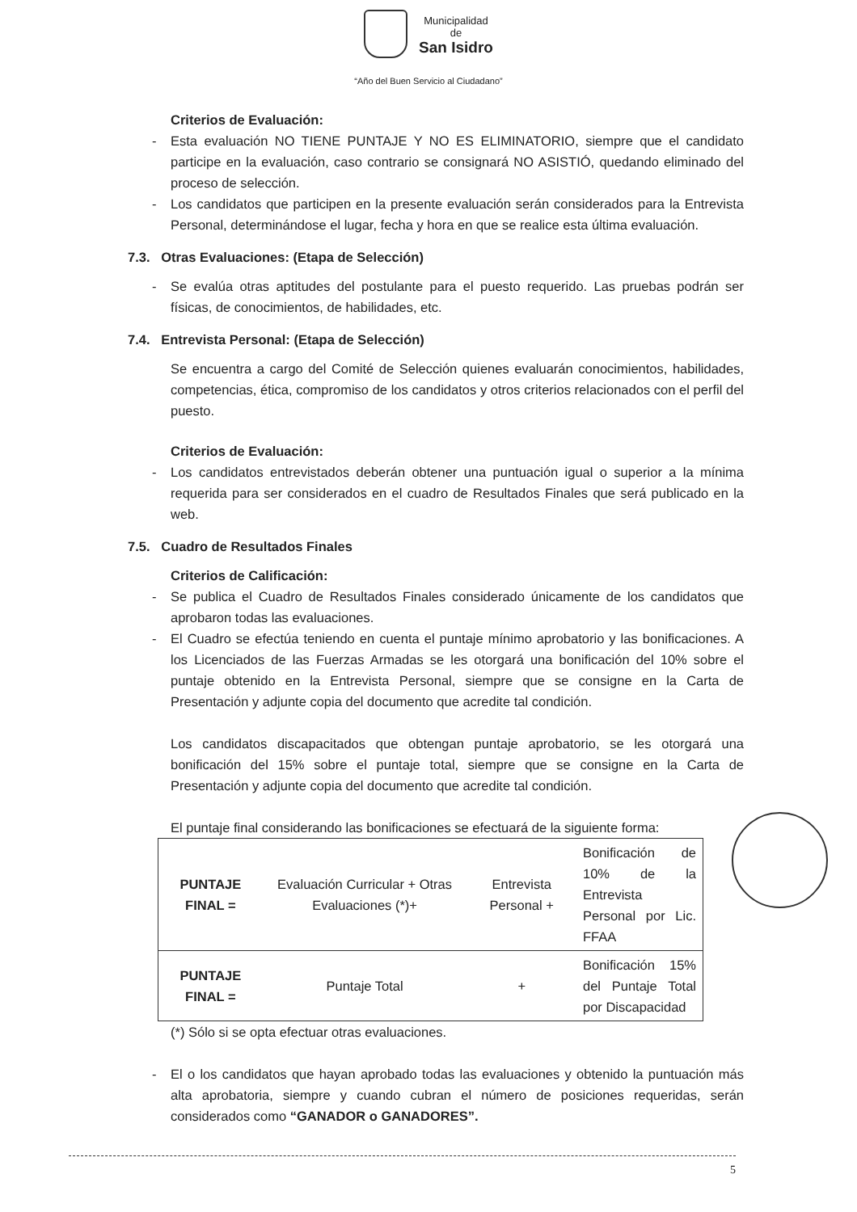Municipalidad
de
San Isidro
“Año del Buen Servicio al Ciudadano”
Criterios de Evaluación:
- Esta evaluación NO TIENE PUNTAJE Y NO ES ELIMINATORIO, siempre que el candidato participe en la evaluación, caso contrario se consignará NO ASISTIÓ, quedando eliminado del proceso de selección.
- Los candidatos que participen en la presente evaluación serán considerados para la Entrevista Personal, determinándose el lugar, fecha y hora en que se realice esta última evaluación.
7.3. Otras Evaluaciones: (Etapa de Selección)
- Se evalúa otras aptitudes del postulante para el puesto requerido. Las pruebas podrán ser físicas, de conocimientos, de habilidades, etc.
7.4. Entrevista Personal: (Etapa de Selección)
Se encuentra a cargo del Comité de Selección quienes evaluarán conocimientos, habilidades, competencias, ética, compromiso de los candidatos y otros criterios relacionados con el perfil del puesto.
Criterios de Evaluación:
- Los candidatos entrevistados deberán obtener una puntuación igual o superior a la mínima requerida para ser considerados en el cuadro de Resultados Finales que será publicado en la web.
7.5. Cuadro de Resultados Finales
Criterios de Calificación:
- Se publica el Cuadro de Resultados Finales considerado únicamente de los candidatos que aprobaron todas las evaluaciones.
- El Cuadro se efectúa teniendo en cuenta el puntaje mínimo aprobatorio y las bonificaciones. A los Licenciados de las Fuerzas Armadas se les otorgará una bonificación del 10% sobre el puntaje obtenido en la Entrevista Personal, siempre que se consigne en la Carta de Presentación y adjunte copia del documento que acredite tal condición.
Los candidatos discapacitados que obtengan puntaje aprobatorio, se les otorgará una bonificación del 15% sobre el puntaje total, siempre que se consigne en la Carta de Presentación y adjunte copia del documento que acredite tal condición.
El puntaje final considerando las bonificaciones se efectuará de la siguiente forma:
| PUNTAJE FINAL = | Evaluación Curricular + Otras Evaluaciones (*)+ | Entrevista Personal + | Bonificación de 10% de la Entrevista Personal por Lic. FFAA |
| PUNTAJE FINAL = | Puntaje Total | + | Bonificación 15% del Puntaje Total por Discapacidad |
(*) Sólo si se opta efectuar otras evaluaciones.
- El o los candidatos que hayan aprobado todas las evaluaciones y obtenido la puntuación más alta aprobatoria, siempre y cuando cubran el número de posiciones requeridas, serán considerados como “GANADOR o GANADORES”.
5